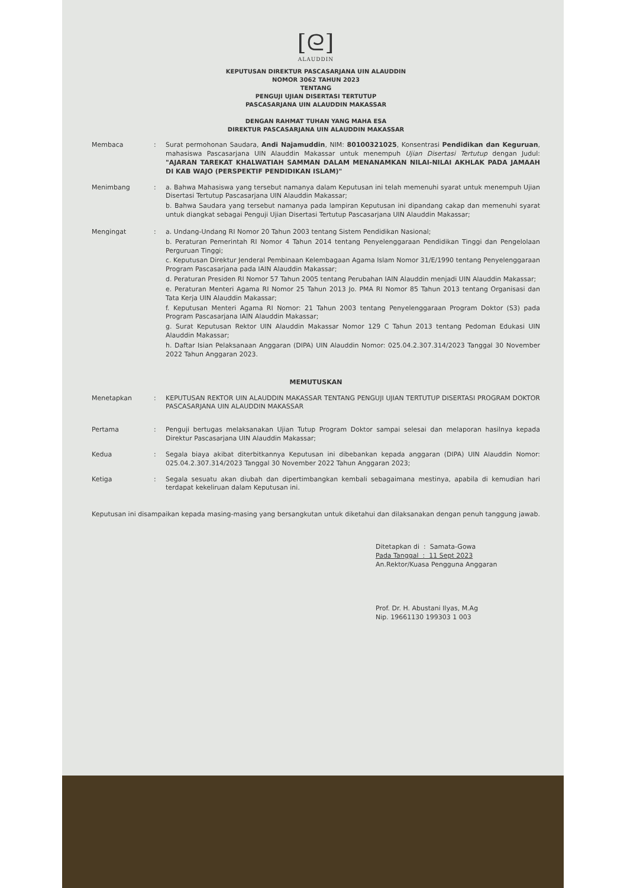[ᘓ]
ALAUDDIN
KEPUTUSAN DIREKTUR PASCASARJANA UIN ALAUDDIN
NOMOR 3062 TAHUN 2023
TENTANG
PENGUJI UJIAN DISERTASI TERTUTUP
PASCASARJANA UIN ALAUDDIN MAKASSAR
DENGAN RAHMAT TUHAN YANG MAHA ESA
DIREKTUR PASCASARJANA UIN ALAUDDIN MAKASSAR
Membaca : Surat permohonan Saudara, Andi Najamuddin, NIM: 80100321025, Konsentrasi Pendidikan dan Keguruan, mahasiswa Pascasarjana UIN Alauddin Makassar untuk menempuh Ujian Disertasi Tertutup dengan Judul: "AJARAN TAREKAT KHALWATIAH SAMMAN DALAM MENANAMKAN NILAI-NILAI AKHLAK PADA JAMAAH DI KAB WAJO (PERSPEKTIF PENDIDIKAN ISLAM)"
Menimbang : a. Bahwa Mahasiswa yang tersebut namanya dalam Keputusan ini telah memenuhi syarat untuk menempuh Ujian Disertasi Tertutup Pascasarjana UIN Alauddin Makassar;
b. Bahwa Saudara yang tersebut namanya pada lampiran Keputusan ini dipandang cakap dan memenuhi syarat untuk diangkat sebagai Penguji Ujian Disertasi Tertutup Pascasarjana UIN Alauddin Makassar;
Mengingat : a. Undang-Undang RI Nomor 20 Tahun 2003 tentang Sistem Pendidikan Nasional;
b. Peraturan Pemerintah RI Nomor 4 Tahun 2014 tentang Penyelenggaraan Pendidikan Tinggi dan Pengelolaan Perguruan Tinggi;
c. Keputusan Direktur Jenderal Pembinaan Kelembagaan Agama Islam Nomor 31/E/1990 tentang Penyelenggaraan Program Pascasarjana pada IAIN Alauddin Makassar;
d. Peraturan Presiden RI Nomor 57 Tahun 2005 tentang Perubahan IAIN Alauddin menjadi UIN Alauddin Makassar;
e. Peraturan Menteri Agama RI Nomor 25 Tahun 2013 Jo. PMA RI Nomor 85 Tahun 2013 tentang Organisasi dan Tata Kerja UIN Alauddin Makassar;
f. Keputusan Menteri Agama RI Nomor: 21 Tahun 2003 tentang Penyelenggaraan Program Doktor (S3) pada Program Pascasarjana IAIN Alauddin Makassar;
g. Surat Keputusan Rektor UIN Alauddin Makassar Nomor 129 C Tahun 2013 tentang Pedoman Edukasi UIN Alauddin Makassar;
h. Daftar Isian Pelaksanaan Anggaran (DIPA) UIN Alauddin Nomor: 025.04.2.307.314/2023 Tanggal 30 November 2022 Tahun Anggaran 2023.
MEMUTUSKAN
Menetapkan : KEPUTUSAN REKTOR UIN ALAUDDIN MAKASSAR TENTANG PENGUJI UJIAN TERTUTUP DISERTASI PROGRAM DOKTOR PASCASARJANA UIN ALAUDDIN MAKASSAR
Pertama : Penguji bertugas melaksanakan Ujian Tutup Program Doktor sampai selesai dan melaporan hasilnya kepada Direktur Pascasarjana UIN Alauddin Makassar;
Kedua : Segala biaya akibat diterbitkannya Keputusan ini dibebankan kepada anggaran (DIPA) UIN Alauddin Nomor: 025.04.2.307.314/2023 Tanggal 30 November 2022 Tahun Anggaran 2023;
Ketiga : Segala sesuatu akan diubah dan dipertimbangkan kembali sebagaimana mestinya, apabila di kemudian hari terdapat kekeliruan dalam Keputusan ini.
Keputusan ini disampaikan kepada masing-masing yang bersangkutan untuk diketahui dan dilaksanakan dengan penuh tanggung jawab.
Ditetapkan di : Samata-Gowa
Pada Tanggal : 11 Sept 2023
An.Rektor/Kuasa Pengguna Anggaran
Prof. Dr. H. Abustani Ilyas, M.Ag
Nip. 19661130 199303 1 003